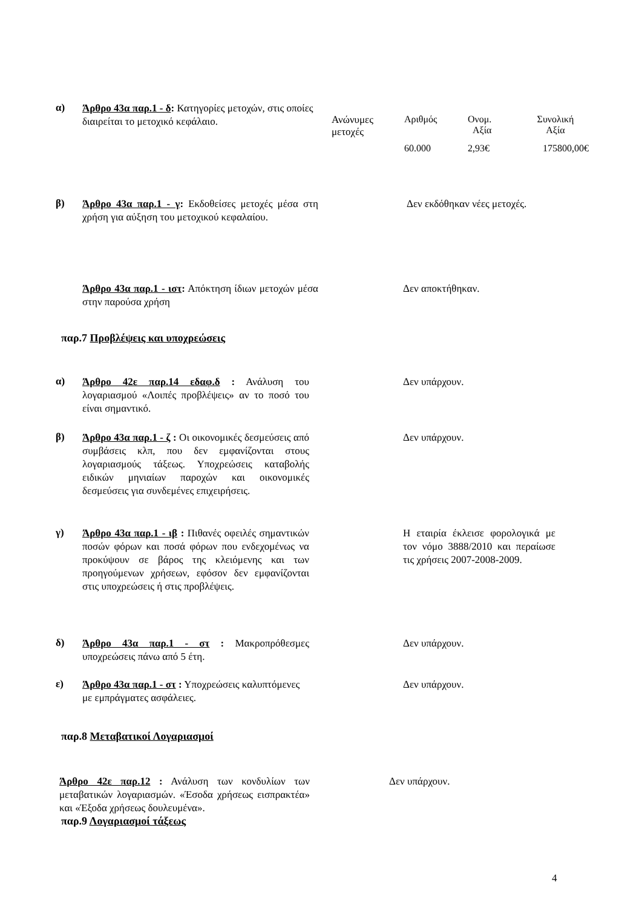α)
Άρθρο 43α παρ.1 - δ: Κατηγορίες μετοχών, στις οποίες διαιρείται το μετοχικό κεφάλαιο.
| Ανώνυμες μετοχές | Αριθμός | Ονομ. Αξία | Συνολική Αξία |
| | 60.000 | 2,93€ | 175800,00€ |
β)
Άρθρο 43α παρ.1 - γ: Εκδοθείσες μετοχές μέσα στη χρήση για αύξηση του μετοχικού κεφαλαίου.
Δεν εκδόθηκαν νέες μετοχές.
Άρθρο 43α παρ.1 - ιστ: Απόκτηση ίδιων μετοχών μέσα στην παρούσα χρήση
Δεν αποκτήθηκαν.
παρ.7 Προβλέψεις και υποχρεώσεις
α)
Άρθρο 42ε παρ.14 εδαφ.δ : Ανάλυση του λογαριασμού «Λοιπές προβλέψεις» αν το ποσό του είναι σημαντικό.
Δεν υπάρχουν.
β)
Άρθρο 43α παρ.1 - ζ : Οι οικονομικές δεσμεύσεις από συμβάσεις κλπ, που δεν εμφανίζονται στους λογαριασμούς τάξεως. Υποχρεώσεις καταβολής ειδικών μηνιαίων παροχών και οικονομικές δεσμεύσεις για συνδεμένες επιχειρήσεις.
Δεν υπάρχουν.
γ)
Άρθρο 43α παρ.1 - ιβ : Πιθανές οφειλές σημαντικών ποσών φόρων και ποσά φόρων που ενδεχομένως να προκύψουν σε βάρος της κλειόμενης και των προηγούμενων χρήσεων, εφόσον δεν εμφανίζονται στις υποχρεώσεις ή στις προβλέψεις.
Η εταιρία έκλεισε φορολογικά με τον νόμο 3888/2010 και περαίωσε τις χρήσεις 2007-2008-2009.
δ)
Άρθρο 43α παρ.1 - στ : Μακροπρόθεσμες υποχρεώσεις πάνω από 5 έτη.
Δεν υπάρχουν.
ε)
Άρθρο 43α παρ.1 - στ : Υποχρεώσεις καλυπτόμενες με εμπράγματες ασφάλειες.
Δεν υπάρχουν.
παρ.8 Μεταβατικοί Λογαριασμοί
Άρθρο 42ε παρ.12 : Ανάλυση των κονδυλίων των μεταβατικών λογαριασμών. «Έσοδα χρήσεως εισπρακτέα» και «Έξοδα χρήσεως δουλευμένα».
Δεν υπάρχουν.
παρ.9 Λογαριασμοί τάξεως
4